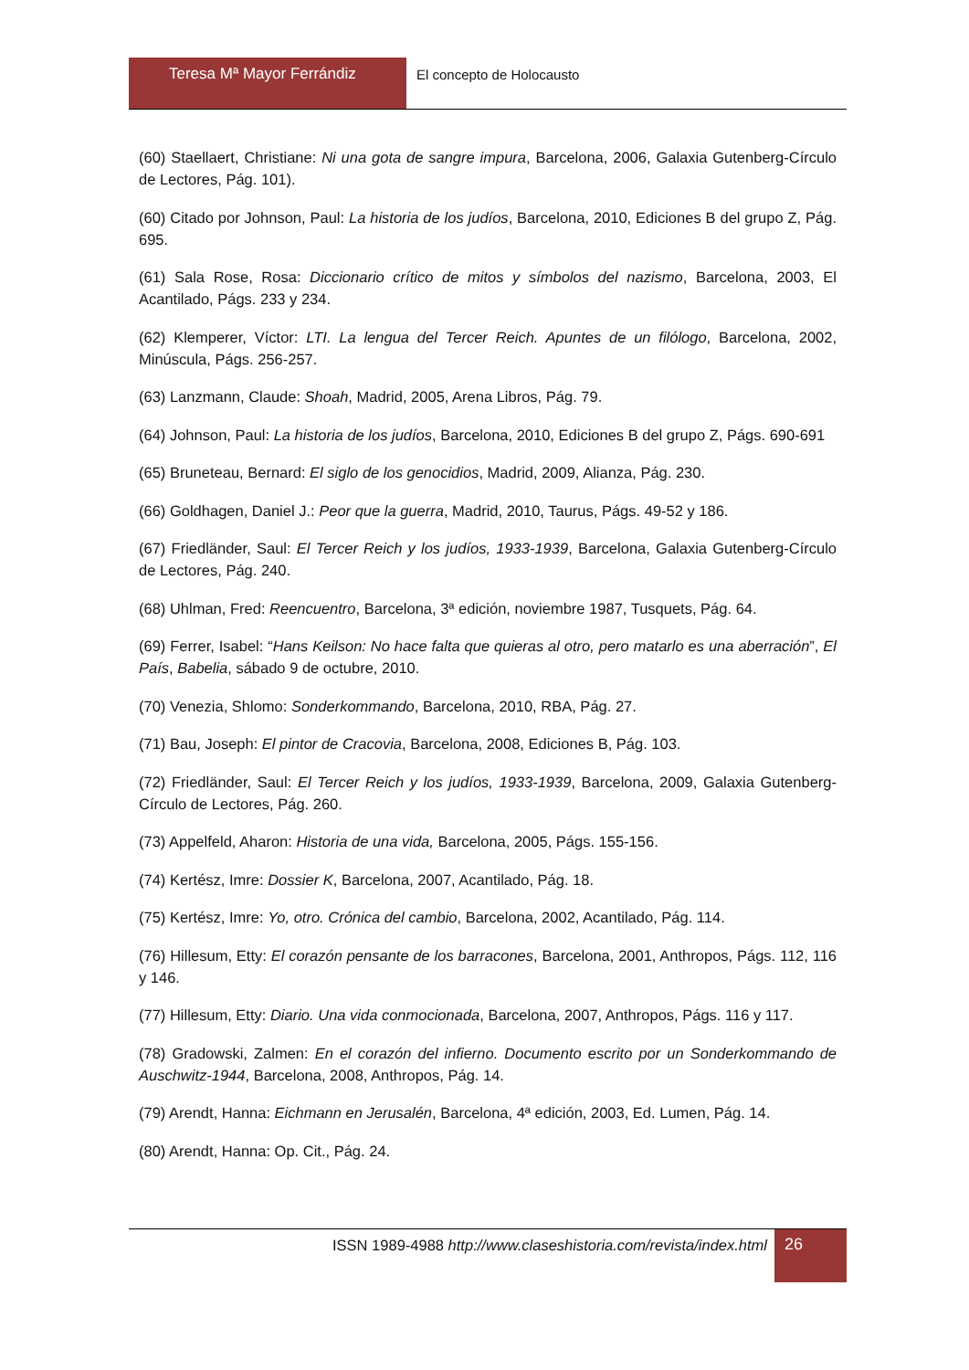Teresa Mª Mayor Ferrándiz El concepto de Holocausto
(60) Staellaert, Christiane: Ni una gota de sangre impura, Barcelona, 2006, Galaxia Gutenberg-Círculo de Lectores, Pág. 101).
(60) Citado por Johnson, Paul: La historia de los judíos, Barcelona, 2010, Ediciones B del grupo Z, Pág. 695.
(61) Sala Rose, Rosa: Diccionario crítico de mitos y símbolos del nazismo, Barcelona, 2003, El Acantilado, Págs. 233 y 234.
(62) Klemperer, Víctor: LTI. La lengua del Tercer Reich. Apuntes de un filólogo, Barcelona, 2002, Minúscula, Págs. 256-257.
(63) Lanzmann, Claude: Shoah, Madrid, 2005, Arena Libros, Pág. 79.
(64) Johnson, Paul: La historia de los judíos, Barcelona, 2010, Ediciones B del grupo Z, Págs. 690-691
(65) Bruneteau, Bernard: El siglo de los genocidios, Madrid, 2009, Alianza, Pág. 230.
(66) Goldhagen, Daniel J.: Peor que la guerra, Madrid, 2010, Taurus, Págs. 49-52 y 186.
(67) Friedländer, Saul: El Tercer Reich y los judíos, 1933-1939, Barcelona, Galaxia Gutenberg-Círculo de Lectores, Pág. 240.
(68) Uhlman, Fred: Reencuentro, Barcelona, 3ª edición, noviembre 1987, Tusquets, Pág. 64.
(69) Ferrer, Isabel: “Hans Keilson: No hace falta que quieras al otro, pero matarlo es una aberración”, El País, Babelia, sábado 9 de octubre, 2010.
(70) Venezia, Shlomo: Sonderkommando, Barcelona, 2010, RBA, Pág. 27.
(71) Bau, Joseph: El pintor de Cracovia, Barcelona, 2008, Ediciones B, Pág. 103.
(72) Friedländer, Saul: El Tercer Reich y los judíos, 1933-1939, Barcelona, 2009, Galaxia Gutenberg-Círculo de Lectores, Pág. 260.
(73) Appelfeld, Aharon: Historia de una vida, Barcelona, 2005, Págs. 155-156.
(74) Kertész, Imre: Dossier K, Barcelona, 2007, Acantilado, Pág. 18.
(75) Kertész, Imre: Yo, otro. Crónica del cambio, Barcelona, 2002, Acantilado, Pág. 114.
(76) Hillesum, Etty: El corazón pensante de los barracones, Barcelona, 2001, Anthropos, Págs. 112, 116 y 146.
(77) Hillesum, Etty: Diario. Una vida conmocionada, Barcelona, 2007, Anthropos, Págs. 116 y 117.
(78) Gradowski, Zalmen: En el corazón del infierno. Documento escrito por un Sonderkommando de Auschwitz-1944, Barcelona, 2008, Anthropos, Pág. 14.
(79) Arendt, Hanna: Eichmann en Jerusalén, Barcelona, 4ª edición, 2003, Ed. Lumen, Pág. 14.
(80) Arendt, Hanna: Op. Cit., Pág. 24.
ISSN 1989-4988 http://www.claseshistoria.com/revista/index.html
26